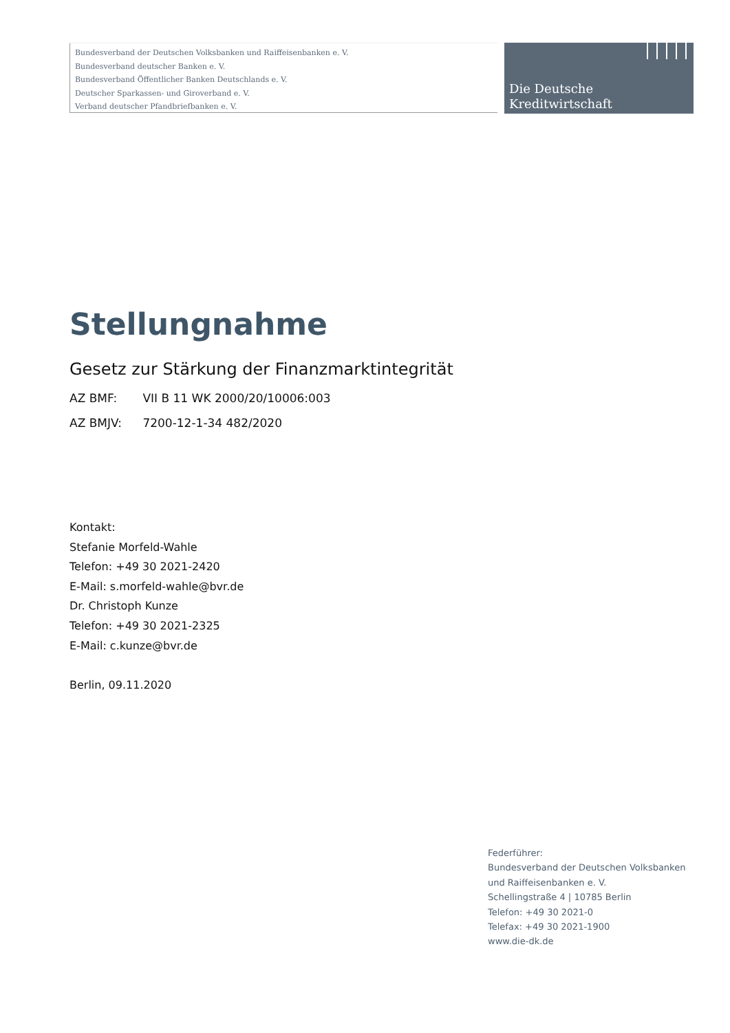Bundesverband der Deutschen Volksbanken und Raiffeisenbanken e. V.
Bundesverband deutscher Banken e. V.
Bundesverband Öffentlicher Banken Deutschlands e. V.
Deutscher Sparkassen- und Giroverband e. V.
Verband deutscher Pfandbriefbanken e. V.
Die Deutsche
Kreditwirtschaft
Stellungnahme
Gesetz zur Stärkung der Finanzmarktintegrität
AZ BMF: VII B 11 WK 2000/20/10006:003
AZ BMJV: 7200-12-1-34 482/2020
Kontakt:
Stefanie Morfeld-Wahle
Telefon: +49 30 2021-2420
E-Mail: s.morfeld-wahle@bvr.de
Dr. Christoph Kunze
Telefon: +49 30 2021-2325
E-Mail: c.kunze@bvr.de
Berlin, 09.11.2020
Federführer:
Bundesverband der Deutschen Volksbanken
und Raiffeisenbanken e. V.
Schellingstraße 4 | 10785 Berlin
Telefon: +49 30 2021-0
Telefax: +49 30 2021-1900
www.die-dk.de